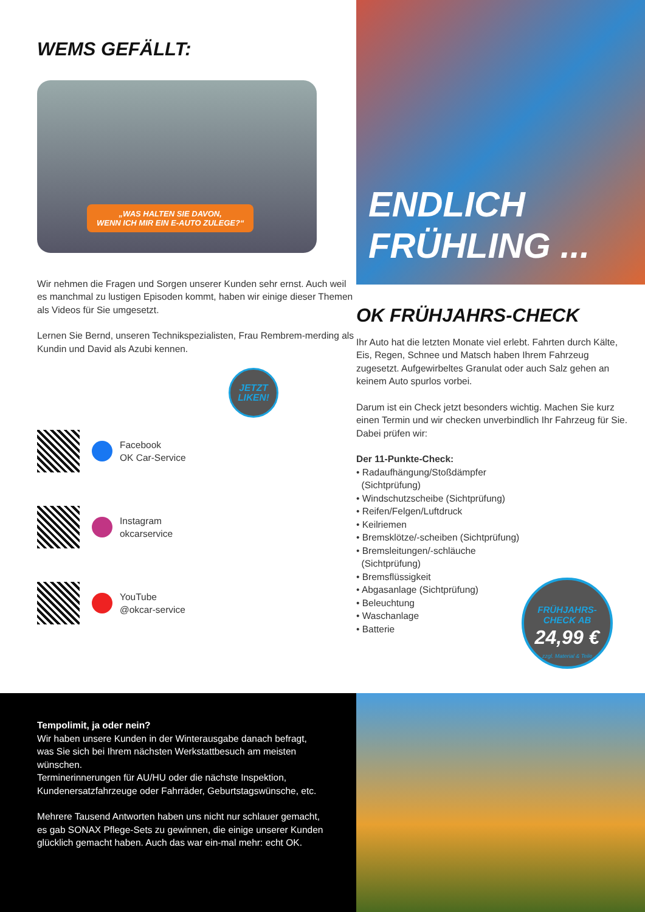WEMS GEFÄLLT:
„WAS HALTEN SIE DAVON,
WENN ICH MIR EIN E-AUTO ZULEGE?“
Wir nehmen die Fragen und Sorgen unserer Kunden sehr ernst. Auch weil es manchmal zu lustigen Episoden kommt, haben wir einige dieser Themen als Videos für Sie umgesetzt.
Lernen Sie Bernd, unseren Technikspezialisten, Frau Rembrem-merding als Kundin und David als Azubi kennen.
JETZT
LIKEN!
Facebook
OK Car-Service
Instagram
okcarservice
YouTube
@okcar-service
ENDLICH
FRÜHLING ...
OK FRÜHJAHRS-CHECK
Ihr Auto hat die letzten Monate viel erlebt. Fahrten durch Kälte, Eis, Regen, Schnee und Matsch haben Ihrem Fahrzeug zugesetzt. Aufgewirbeltes Granulat oder auch Salz gehen an keinem Auto spurlos vorbei.
Darum ist ein Check jetzt besonders wichtig. Machen Sie kurz einen Termin und wir checken unverbindlich Ihr Fahrzeug für Sie. Dabei prüfen wir:
Der 11-Punkte-Check:
• Radaufhängung/Stoßdämpfer
(Sichtprüfung)
• Windschutzscheibe (Sichtprüfung)
• Reifen/Felgen/Luftdruck
• Keilriemen
• Bremsklötze/-scheiben (Sichtprüfung)
• Bremsleitungen/-schläuche
(Sichtprüfung)
• Bremsflüssigkeit
• Abgasanlage (Sichtprüfung)
• Beleuchtung
• Waschanlage
• Batterie
FRÜHJAHRS-
CHECK AB
24,99 €
zzgl. Material & Teile
Tempolimit, ja oder nein?
Wir haben unsere Kunden in der Winterausgabe danach befragt, was Sie sich bei Ihrem nächsten Werkstattbesuch am meisten wünschen.
Terminerinnerungen für AU/HU oder die nächste Inspektion, Kundenersatzfahrzeuge oder Fahrräder, Geburtstagswünsche, etc.
Mehrere Tausend Antworten haben uns nicht nur schlauer gemacht, es gab SONAX Pflege-Sets zu gewinnen, die einige unserer Kunden glücklich gemacht haben. Auch das war ein-mal mehr: echt OK.